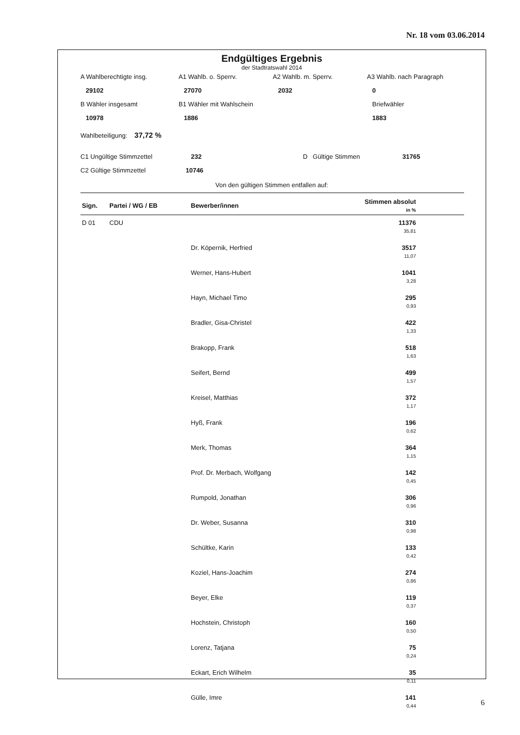Nr. 18 vom 03.06.2014
Endgültiges Ergebnis
der Stadtratswahl 2014
A Wahlberechtigte insg.
A1 Wahlb. o. Sperrv.
A2 Wahlb. m. Sperrv.
A3 Wahlb. nach Paragraph
29102
27070
2032
0
B Wähler insgesamt
B1 Wähler mit Wahlschein
Briefwähler
10978
1886
1883
Wahlbeteiligung: 37,72 %
C1 Ungültige Stimmzettel
232
D Gültige Stimmen
31765
C2 Gültige Stimmzettel
10746
Von den gültigen Stimmen entfallen auf:
| Sign. | Partei / WG / EB | Bewerber/innen | Stimmen absolut in % |
| --- | --- | --- | --- |
| D 01 | CDU | | 11376 35,81 |
| | | Dr. Köpernik, Herfried | 3517 11,07 |
| | | Werner, Hans-Hubert | 1041 3,28 |
| | | Hayn, Michael Timo | 295 0,93 |
| | | Bradler, Gisa-Christel | 422 1,33 |
| | | Brakopp, Frank | 518 1,63 |
| | | Seifert, Bernd | 499 1,57 |
| | | Kreisel, Matthias | 372 1,17 |
| | | Hyß, Frank | 196 0,62 |
| | | Merk, Thomas | 364 1,15 |
| | | Prof. Dr. Merbach, Wolfgang | 142 0,45 |
| | | Rumpold, Jonathan | 306 0,96 |
| | | Dr. Weber, Susanna | 310 0,98 |
| | | Schültke, Karin | 133 0,42 |
| | | Koziel, Hans-Joachim | 274 0,86 |
| | | Beyer, Elke | 119 0,37 |
| | | Hochstein, Christoph | 160 0,50 |
| | | Lorenz, Tatjana | 75 0,24 |
| | | Eckart, Erich Wilhelm | 35 0,11 |
| | | Gülle, Imre | 141 0,44 |
6